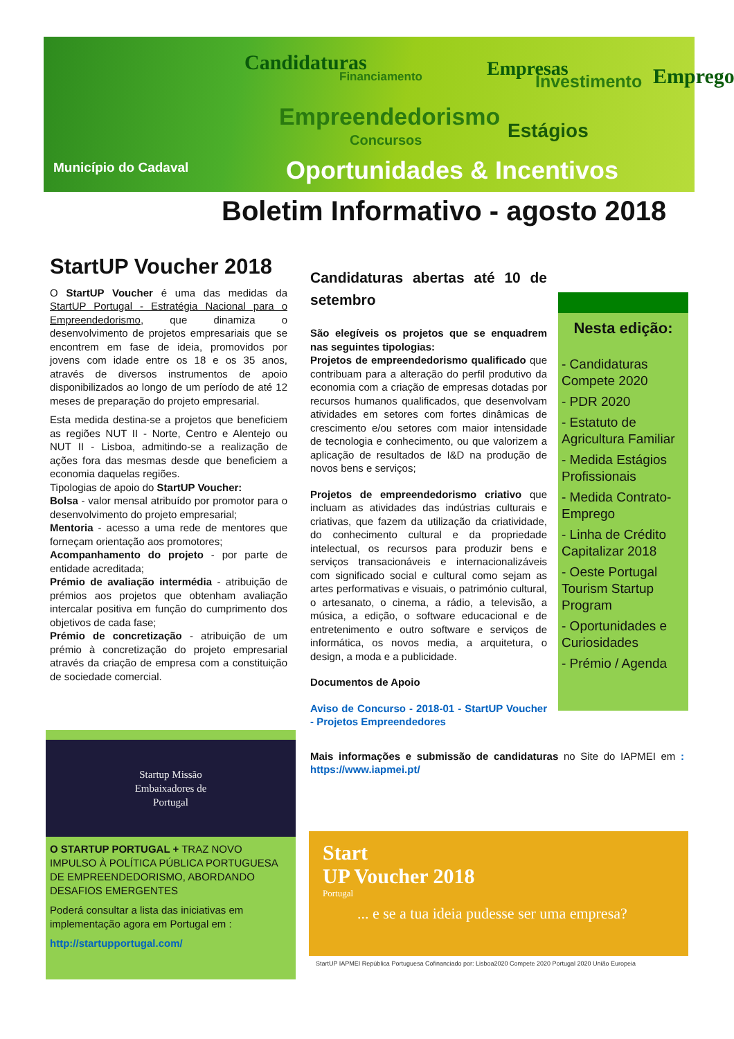Município do Cadaval
Candidaturas
Financiamento
Empreendedorismo
Concursos
Empresas
Investimento
Estágios
Emprego
Oportunidades & Incentivos
Boletim Informativo - agosto 2018
StartUP Voucher 2018
O StartUP Voucher é uma das medidas da StartUP Portugal - Estratégia Nacional para o Empreendedorismo, que dinamiza o desenvolvimento de projetos empresariais que se encontrem em fase de ideia, promovidos por jovens com idade entre os 18 e os 35 anos, através de diversos instrumentos de apoio disponibilizados ao longo de um período de até 12 meses de preparação do projeto empresarial.
Esta medida destina-se a projetos que beneficiem as regiões NUT II - Norte, Centro e Alentejo ou NUT II - Lisboa, admitindo-se a realização de ações fora das mesmas desde que beneficiem a economia daquelas regiões.
Tipologias de apoio do StartUP Voucher:
Bolsa - valor mensal atribuído por promotor para o desenvolvimento do projeto empresarial;
Mentoria - acesso a uma rede de mentores que forneçam orientação aos promotores;
Acompanhamento do projeto - por parte de entidade acreditada;
Prémio de avaliação intermédia - atribuição de prémios aos projetos que obtenham avaliação intercalar positiva em função do cumprimento dos objetivos de cada fase;
Prémio de concretização - atribuição de um prémio à concretização do projeto empresarial através da criação de empresa com a constituição de sociedade comercial.
Candidaturas abertas até 10 de setembro
São elegíveis os projetos que se enquadrem nas seguintes tipologias:
Projetos de empreendedorismo qualificado que contribuam para a alteração do perfil produtivo da economia com a criação de empresas dotadas por recursos humanos qualificados, que desenvolvam atividades em setores com fortes dinâmicas de crescimento e/ou setores com maior intensidade de tecnologia e conhecimento, ou que valorizem a aplicação de resultados de I&D na produção de novos bens e serviços;
Projetos de empreendedorismo criativo que incluam as atividades das indústrias culturais e criativas, que fazem da utilização da criatividade, do conhecimento cultural e da propriedade intelectual, os recursos para produzir bens e serviços transacionáveis e internacionalizáveis com significado social e cultural como sejam as artes performativas e visuais, o património cultural, o artesanato, o cinema, a rádio, a televisão, a música, a edição, o software educacional e de entretenimento e outro software e serviços de informática, os novos media, a arquitetura, o design, a moda e a publicidade.
Documentos de Apoio
Aviso de Concurso - 2018-01 - StartUP Voucher - Projetos Empreendedores
Mais informações e submissão de candidaturas no Site do IAPMEI em : https://www.iapmei.pt/
Nesta edição:
- Candidaturas Compete 2020
- PDR 2020
- Estatuto de Agricultura Familiar
- Medida Estágios Profissionais
- Medida Contrato-Emprego
- Linha de Crédito Capitalizar 2018
- Oeste Portugal Tourism Startup Program
- Oportunidades e Curiosidades
- Prémio / Agenda
Startup Missão
Embaixadores de
Portugal
O STARTUP PORTUGAL + TRAZ NOVO IMPULSO À POLÍTICA PÚBLICA PORTUGUESA DE EMPREENDEDORISMO, ABORDANDO DESAFIOS EMERGENTES
Poderá consultar a lista das iniciativas em implementação agora em Portugal em :
http://startupportugal.com/
Start
UP Voucher 2018
Portugal
... e se a tua ideia pudesse ser uma empresa?
StartUP IAPMEI República Portuguesa Cofinanciado por: Lisboa2020 Compete 2020 Portugal 2020 União Europeia